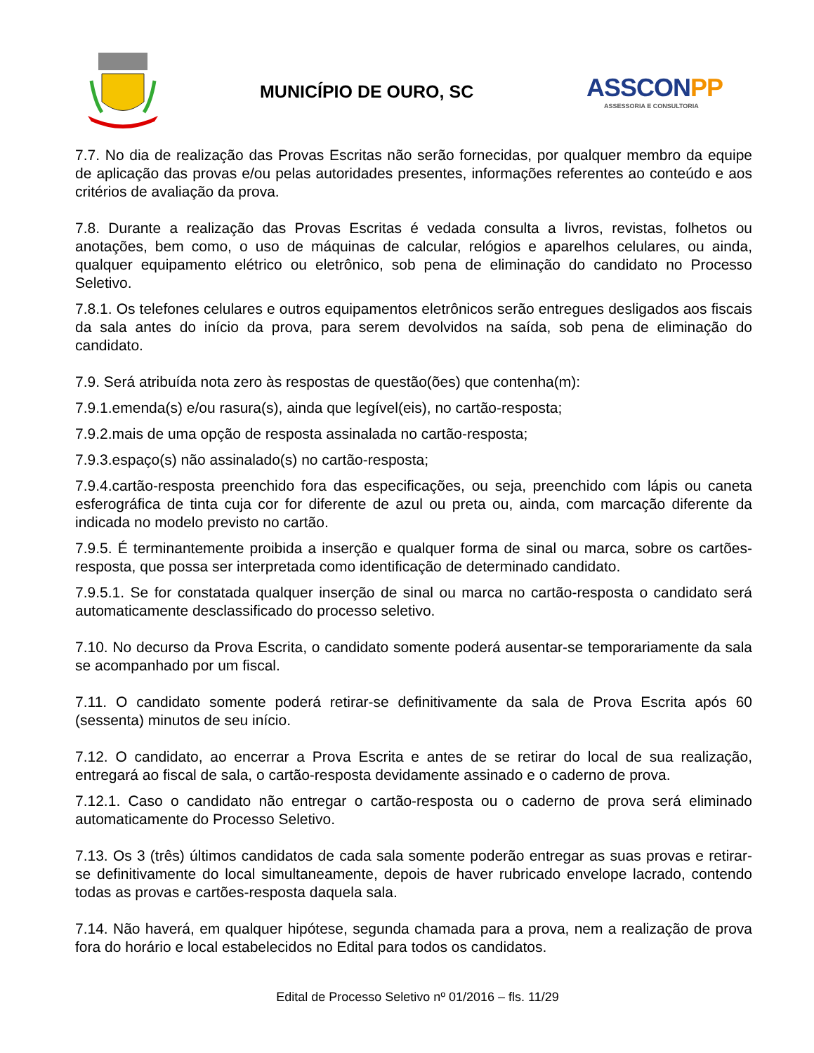MUNICÍPIO DE OURO, SC
ASSCONPP
ASSESSORIA E CONSULTORIA
7.7. No dia de realização das Provas Escritas não serão fornecidas, por qualquer membro da equipe de aplicação das provas e/ou pelas autoridades presentes, informações referentes ao conteúdo e aos critérios de avaliação da prova.
7.8. Durante a realização das Provas Escritas é vedada consulta a livros, revistas, folhetos ou anotações, bem como, o uso de máquinas de calcular, relógios e aparelhos celulares, ou ainda, qualquer equipamento elétrico ou eletrônico, sob pena de eliminação do candidato no Processo Seletivo.
7.8.1. Os telefones celulares e outros equipamentos eletrônicos serão entregues desligados aos fiscais da sala antes do início da prova, para serem devolvidos na saída, sob pena de eliminação do candidato.
7.9. Será atribuída nota zero às respostas de questão(ões) que contenha(m):
7.9.1.emenda(s) e/ou rasura(s), ainda que legível(eis), no cartão-resposta;
7.9.2.mais de uma opção de resposta assinalada no cartão-resposta;
7.9.3.espaço(s) não assinalado(s) no cartão-resposta;
7.9.4.cartão-resposta preenchido fora das especificações, ou seja, preenchido com lápis ou caneta esferográfica de tinta cuja cor for diferente de azul ou preta ou, ainda, com marcação diferente da indicada no modelo previsto no cartão.
7.9.5. É terminantemente proibida a inserção e qualquer forma de sinal ou marca, sobre os cartões-resposta, que possa ser interpretada como identificação de determinado candidato.
7.9.5.1. Se for constatada qualquer inserção de sinal ou marca no cartão-resposta o candidato será automaticamente desclassificado do processo seletivo.
7.10. No decurso da Prova Escrita, o candidato somente poderá ausentar-se temporariamente da sala se acompanhado por um fiscal.
7.11. O candidato somente poderá retirar-se definitivamente da sala de Prova Escrita após 60 (sessenta) minutos de seu início.
7.12. O candidato, ao encerrar a Prova Escrita e antes de se retirar do local de sua realização, entregará ao fiscal de sala, o cartão-resposta devidamente assinado e o caderno de prova.
7.12.1. Caso o candidato não entregar o cartão-resposta ou o caderno de prova será eliminado automaticamente do Processo Seletivo.
7.13. Os 3 (três) últimos candidatos de cada sala somente poderão entregar as suas provas e retirar-se definitivamente do local simultaneamente, depois de haver rubricado envelope lacrado, contendo todas as provas e cartões-resposta daquela sala.
7.14. Não haverá, em qualquer hipótese, segunda chamada para a prova, nem a realização de prova fora do horário e local estabelecidos no Edital para todos os candidatos.
Edital de Processo Seletivo nº 01/2016 – fls. 11/29